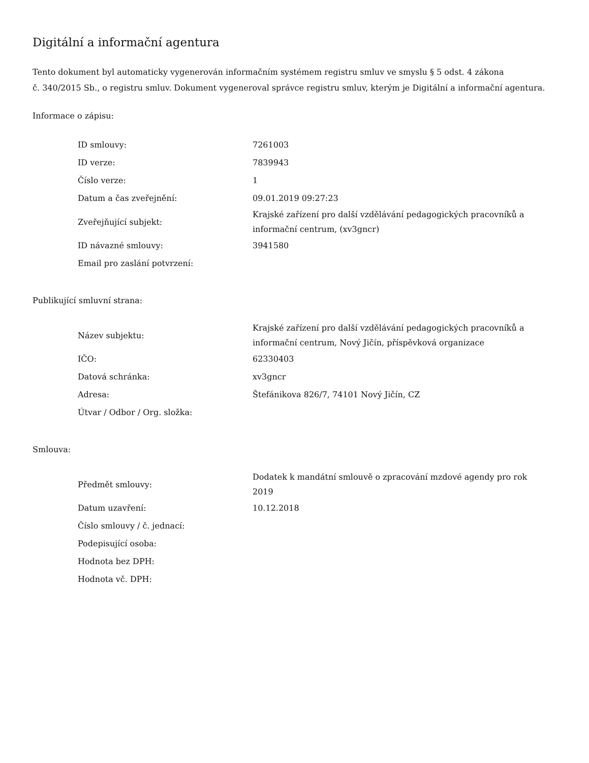Digitální a informační agentura
Tento dokument byl automaticky vygenerován informačním systémem registru smluv ve smyslu § 5 odst. 4 zákona
č. 340/2015 Sb., o registru smluv. Dokument vygeneroval správce registru smluv, kterým je Digitální a informační agentura.
Informace o zápisu:
| ID smlouvy: | 7261003 |
| ID verze: | 7839943 |
| Číslo verze: | 1 |
| Datum a čas zveřejnění: | 09.01.2019 09:27:23 |
| Zveřejňující subjekt: | Krajské zařízení pro další vzdělávání pedagogických pracovníků a informační centrum, (xv3gncr) |
| ID návazné smlouvy: | 3941580 |
| Email pro zaslání potvrzení: | |
Publikující smluvní strana:
| Název subjektu: | Krajské zařízení pro další vzdělávání pedagogických pracovníků a informační centrum, Nový Jičín, příspěvková organizace |
| IČO: | 62330403 |
| Datová schránka: | xv3gncr |
| Adresa: | Štefánikova 826/7, 74101 Nový Jičín, CZ |
| Útvar / Odbor / Org. složka: | |
Smlouva:
| Předmět smlouvy: | Dodatek k mandátní smlouvě o zpracování mzdové agendy pro rok 2019 |
| Datum uzavření: | 10.12.2018 |
| Číslo smlouvy / č. jednací: | |
| Podepisující osoba: | |
| Hodnota bez DPH: | |
| Hodnota vč. DPH: | |